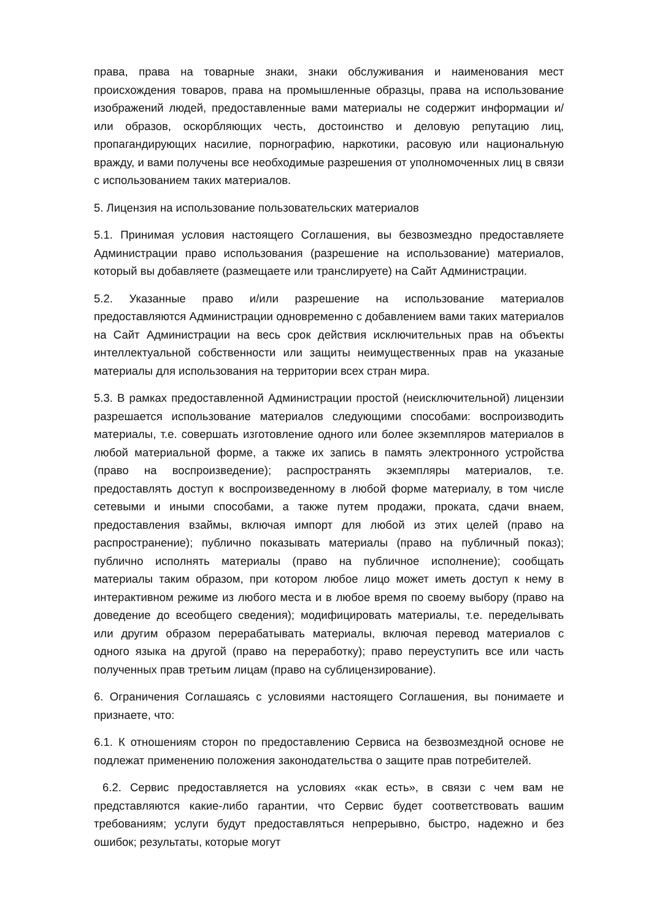права, права на товарные знаки, знаки обслуживания и наименования мест происхождения товаров, права на промышленные образцы, права на использование изображений людей, предоставленные вами материалы не содержит информации и/или образов, оскорбляющих честь, достоинство и деловую репутацию лиц, пропагандирующих насилие, порнографию, наркотики, расовую или национальную вражду, и вами получены все необходимые разрешения от уполномоченных лиц в связи с использованием таких материалов.
5. Лицензия на использование пользовательских материалов
5.1. Принимая условия настоящего Соглашения, вы безвозмездно предоставляете Администрации право использования (разрешение на использование) материалов, который вы добавляете (размещаете или транслируете) на Сайт Администрации.
5.2. Указанные право и/или разрешение на использование материалов предоставляются Администрации одновременно с добавлением вами таких материалов на Сайт Администрации на весь срок действия исключительных прав на объекты интеллектуальной собственности или защиты неимущественных прав на указаные материалы для использования на территории всех стран мира.
5.3. В рамках предоставленной Администрации простой (неисключительной) лицензии разрешается использование материалов следующими способами: воспроизводить материалы, т.е. совершать изготовление одного или более экземпляров материалов в любой материальной форме, а также их запись в память электронного устройства (право на воспроизведение); распространять экземпляры материалов, т.е. предоставлять доступ к воспроизведенному в любой форме материалу, в том числе сетевыми и иными способами, а также путем продажи, проката, сдачи внаем, предоставления взаймы, включая импорт для любой из этих целей (право на распространение); публично показывать материалы (право на публичный показ); публично исполнять материалы (право на публичное исполнение); сообщать материалы таким образом, при котором любое лицо может иметь доступ к нему в интерактивном режиме из любого места и в любое время по своему выбору (право на доведение до всеобщего сведения); модифицировать материалы, т.е. переделывать или другим образом перерабатывать материалы, включая перевод материалов с одного языка на другой (право на переработку); право переуступить все или часть полученных прав третьим лицам (право на сублицензирование).
6. Ограничения Соглашаясь с условиями настоящего Соглашения, вы понимаете и признаете, что:
6.1. К отношениям сторон по предоставлению Сервиса на безвозмездной основе не подлежат применению положения законодательства о защите прав потребителей.
6.2. Сервис предоставляется на условиях «как есть», в связи с чем вам не представляются какие-либо гарантии, что Сервис будет соответствовать вашим требованиям; услуги будут предоставляться непрерывно, быстро, надежно и без ошибок; результаты, которые могут